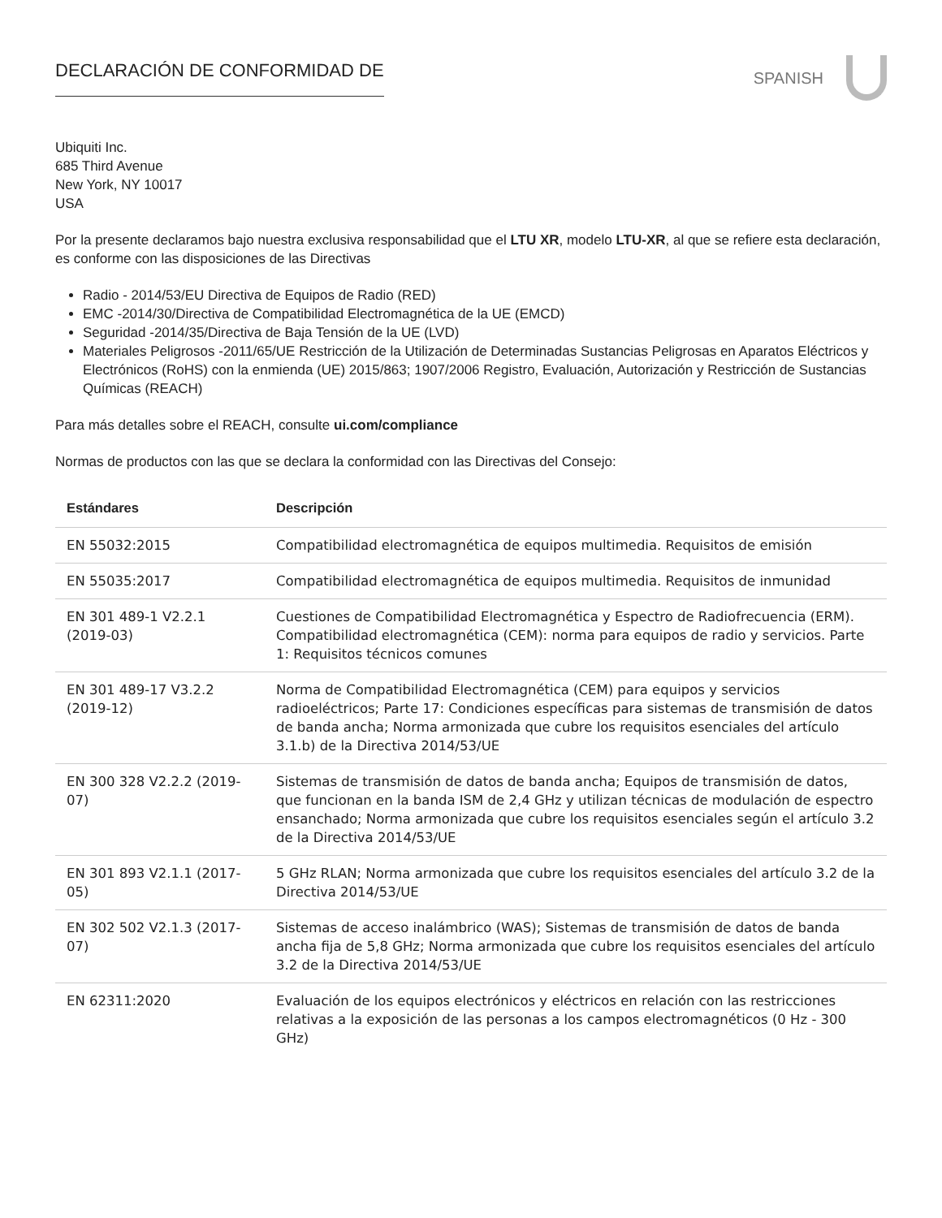DECLARACIÓN DE CONFORMIDAD DE
SPANISH
Ubiquiti Inc.
685 Third Avenue
New York, NY 10017
USA
Por la presente declaramos bajo nuestra exclusiva responsabilidad que el LTU XR, modelo LTU-XR, al que se refiere esta declaración, es conforme con las disposiciones de las Directivas
Radio - 2014/53/EU Directiva de Equipos de Radio (RED)
EMC -2014/30/Directiva de Compatibilidad Electromagnética de la UE (EMCD)
Seguridad -2014/35/Directiva de Baja Tensión de la UE (LVD)
Materiales Peligrosos -2011/65/UE Restricción de la Utilización de Determinadas Sustancias Peligrosas en Aparatos Eléctricos y Electrónicos (RoHS) con la enmienda (UE) 2015/863; 1907/2006 Registro, Evaluación, Autorización y Restricción de Sustancias Químicas (REACH)
Para más detalles sobre el REACH, consulte ui.com/compliance
Normas de productos con las que se declara la conformidad con las Directivas del Consejo:
| Estándares | Descripción |
| --- | --- |
| EN 55032:2015 | Compatibilidad electromagnética de equipos multimedia. Requisitos de emisión |
| EN 55035:2017 | Compatibilidad electromagnética de equipos multimedia. Requisitos de inmunidad |
| EN 301 489-1 V2.2.1 (2019-03) | Cuestiones de Compatibilidad Electromagnética y Espectro de Radiofrecuencia (ERM). Compatibilidad electromagnética (CEM): norma para equipos de radio y servicios. Parte 1: Requisitos técnicos comunes |
| EN 301 489-17 V3.2.2 (2019-12) | Norma de Compatibilidad Electromagnética (CEM) para equipos y servicios radioeléctricos; Parte 17: Condiciones específicas para sistemas de transmisión de datos de banda ancha; Norma armonizada que cubre los requisitos esenciales del artículo 3.1.b) de la Directiva 2014/53/UE |
| EN 300 328 V2.2.2 (2019-07) | Sistemas de transmisión de datos de banda ancha; Equipos de transmisión de datos, que funcionan en la banda ISM de 2,4 GHz y utilizan técnicas de modulación de espectro ensanchado; Norma armonizada que cubre los requisitos esenciales según el artículo 3.2 de la Directiva 2014/53/UE |
| EN 301 893 V2.1.1 (2017-05) | 5 GHz RLAN; Norma armonizada que cubre los requisitos esenciales del artículo 3.2 de la Directiva 2014/53/UE |
| EN 302 502 V2.1.3 (2017-07) | Sistemas de acceso inalámbrico (WAS); Sistemas de transmisión de datos de banda ancha fija de 5,8 GHz; Norma armonizada que cubre los requisitos esenciales del artículo 3.2 de la Directiva 2014/53/UE |
| EN 62311:2020 | Evaluación de los equipos electrónicos y eléctricos en relación con las restricciones relativas a la exposición de las personas a los campos electromagnéticos (0 Hz - 300 GHz) |